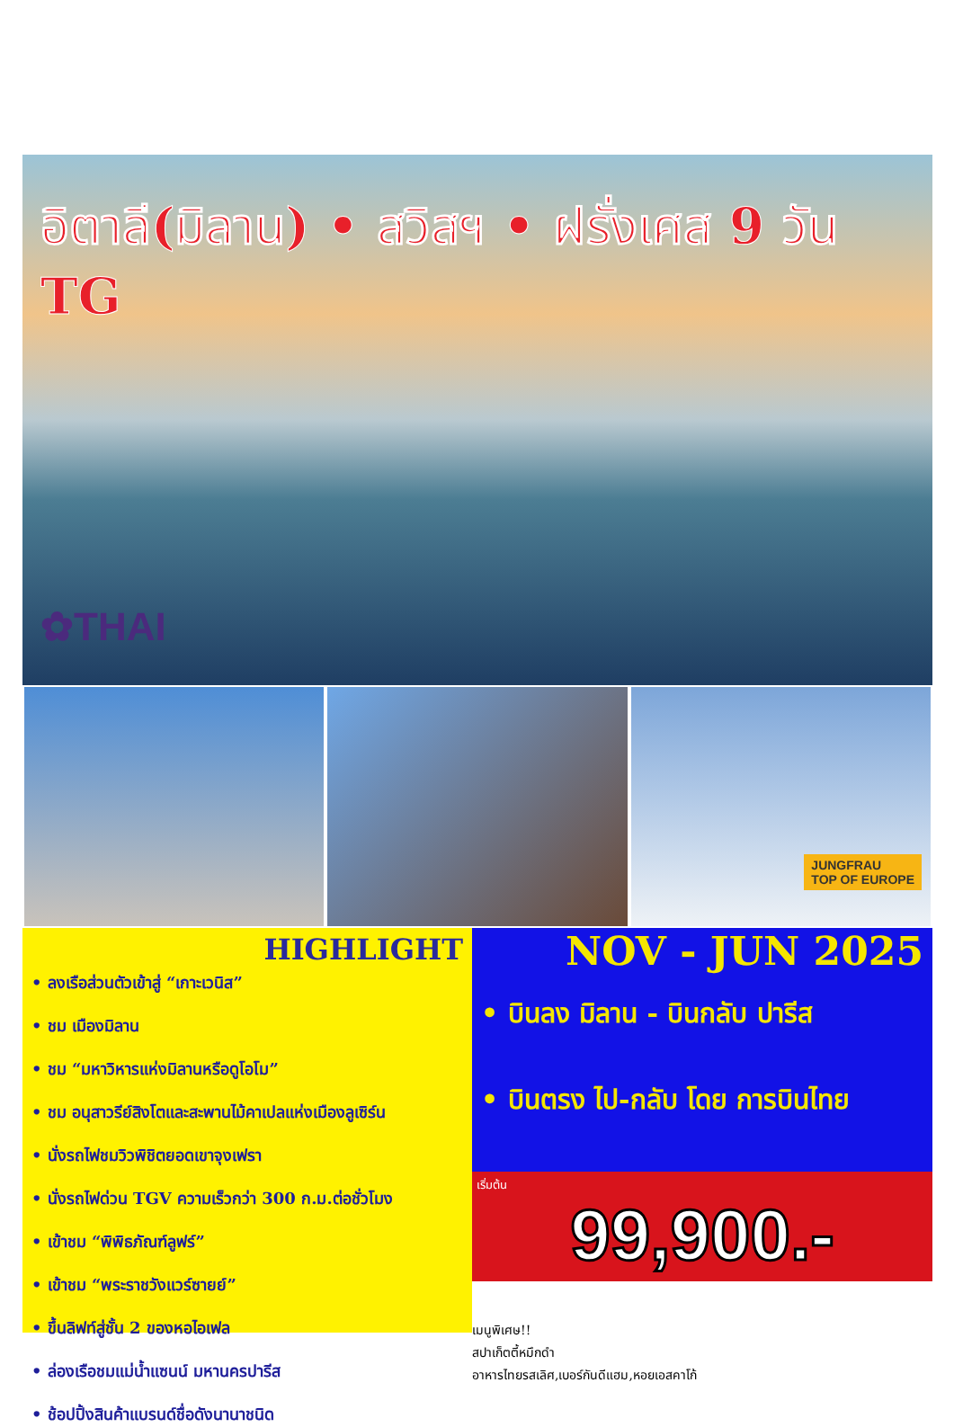อิตาลี(มิลาน) • สวิสฯ • ฝรั่งเศส 9 วัน TG
✿THAI
JUNGFRAU
TOP OF EUROPE
HIGHLIGHT
• ลงเรือส่วนตัวเข้าสู่ “เกาะเวนิส”
• ชม เมืองมิลาน
• ชม “มหาวิหารแห่งมิลานหรือดูโอโม”
• ชม อนุสาวรีย์สิงโตและสะพานไม้คาเปลแห่งเมืองลูเซิร์น
• นั่งรถไฟชมวิวพิชิตยอดเขาจุงเฟรา
• นั่งรถไฟด่วน TGV ความเร็วกว่า 300 ก.ม.ต่อชั่วโมง
• เข้าชม “พิพิธภัณฑ์ลูฟร์”
• เข้าชม “พระราชวังแวร์ซายย์”
• ขึ้นลิฟท์สู่ชั้น 2 ของหอไอเฟล
• ล่องเรือชมแม่น้ำแซนน์ มหานครปารีส
• ช้อปปิ้งสินค้าแบรนด์ชื่อดังนานาชนิด
NOV - JUN 2025
• บินลง มิลาน - บินกลับ ปารีส
• บินตรง ไป-กลับ โดย การบินไทย
เริ่มต้น
99,900.-
เมนูพิเศษ!!
สปาเก็ตตี้หมึกดำ
อาหารไทยรสเลิศ,เบอร์กันดีแฮม,หอยเอสคาโก้